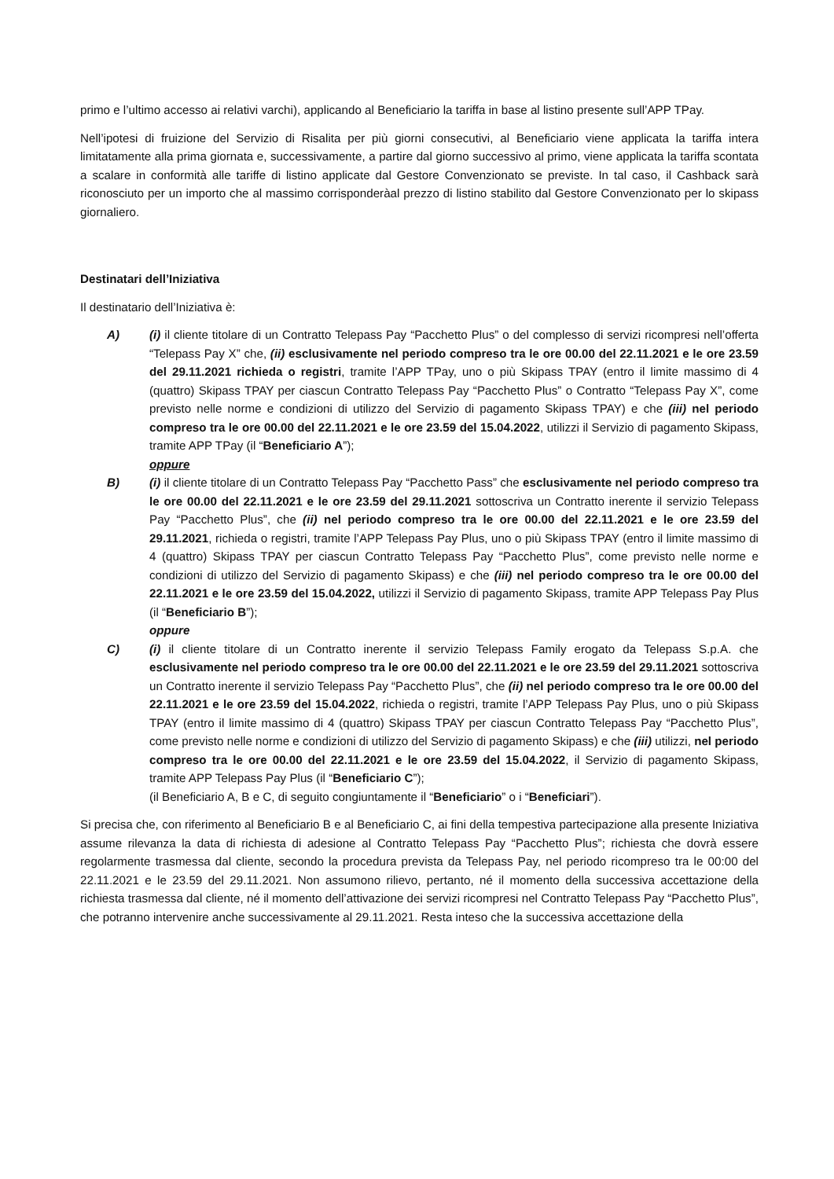primo e l’ultimo accesso ai relativi varchi), applicando al Beneficiario la tariffa in base al listino presente sull’APP TPay.
Nell’ipotesi di fruizione del Servizio di Risalita per più giorni consecutivi, al Beneficiario viene applicata la tariffa intera limitatamente alla prima giornata e, successivamente, a partire dal giorno successivo al primo, viene applicata la tariffa scontata a scalare in conformità alle tariffe di listino applicate dal Gestore Convenzionato se previste. In tal caso, il Cashback sarà riconosciuto per un importo che al massimo corrisponderàal prezzo di listino stabilito dal Gestore Convenzionato per lo skipass giornaliero.
Destinatari dell’Iniziativa
Il destinatario dell’Iniziativa è:
A) (i) il cliente titolare di un Contratto Telepass Pay “Pacchetto Plus” o del complesso di servizi ricompresi nell’offerta “Telepass Pay X” che, (ii) esclusivamente nel periodo compreso tra le ore 00.00 del 22.11.2021 e le ore 23.59 del 29.11.2021 richieda o registri, tramite l’APP TPay, uno o più Skipass TPAY (entro il limite massimo di 4 (quattro) Skipass TPAY per ciascun Contratto Telepass Pay “Pacchetto Plus” o Contratto “Telepass Pay X”, come previsto nelle norme e condizioni di utilizzo del Servizio di pagamento Skipass TPAY) e che (iii) nel periodo compreso tra le ore 00.00 del 22.11.2021 e le ore 23.59 del 15.04.2022, utilizzi il Servizio di pagamento Skipass, tramite APP TPay (il “Beneficiario A”);
oppure
B) (i) il cliente titolare di un Contratto Telepass Pay “Pacchetto Pass” che esclusivamente nel periodo compreso tra le ore 00.00 del 22.11.2021 e le ore 23.59 del 29.11.2021 sottoscriva un Contratto inerente il servizio Telepass Pay “Pacchetto Plus”, che (ii) nel periodo compreso tra le ore 00.00 del 22.11.2021 e le ore 23.59 del 29.11.2021, richieda o registri, tramite l’APP Telepass Pay Plus, uno o più Skipass TPAY (entro il limite massimo di 4 (quattro) Skipass TPAY per ciascun Contratto Telepass Pay “Pacchetto Plus”, come previsto nelle norme e condizioni di utilizzo del Servizio di pagamento Skipass) e che (iii) nel periodo compreso tra le ore 00.00 del 22.11.2021 e le ore 23.59 del 15.04.2022, utilizzi il Servizio di pagamento Skipass, tramite APP Telepass Pay Plus (il “Beneficiario B”);
oppure
C) (i) il cliente titolare di un Contratto inerente il servizio Telepass Family erogato da Telepass S.p.A. che esclusivamente nel periodo compreso tra le ore 00.00 del 22.11.2021 e le ore 23.59 del 29.11.2021 sottoscriva un Contratto inerente il servizio Telepass Pay “Pacchetto Plus”, che (ii) nel periodo compreso tra le ore 00.00 del 22.11.2021 e le ore 23.59 del 15.04.2022, richieda o registri, tramite l’APP Telepass Pay Plus, uno o più Skipass TPAY (entro il limite massimo di 4 (quattro) Skipass TPAY per ciascun Contratto Telepass Pay “Pacchetto Plus”, come previsto nelle norme e condizioni di utilizzo del Servizio di pagamento Skipass) e che (iii) utilizzi, nel periodo compreso tra le ore 00.00 del 22.11.2021 e le ore 23.59 del 15.04.2022, il Servizio di pagamento Skipass, tramite APP Telepass Pay Plus (il “Beneficiario C”);
(il Beneficiario A, B e C, di seguito congiuntamente il “Beneficiario” o i “Beneficiari”).
Si precisa che, con riferimento al Beneficiario B e al Beneficiario C, ai fini della tempestiva partecipazione alla presente Iniziativa assume rilevanza la data di richiesta di adesione al Contratto Telepass Pay “Pacchetto Plus”; richiesta che dovrà essere regolarmente trasmessa dal cliente, secondo la procedura prevista da Telepass Pay, nel periodo ricompreso tra le 00:00 del 22.11.2021 e le 23.59 del 29.11.2021. Non assumono rilievo, pertanto, né il momento della successiva accettazione della richiesta trasmessa dal cliente, né il momento dell’attivazione dei servizi ricompresi nel Contratto Telepass Pay “Pacchetto Plus”, che potranno intervenire anche successivamente al 29.11.2021. Resta inteso che la successiva accettazione della